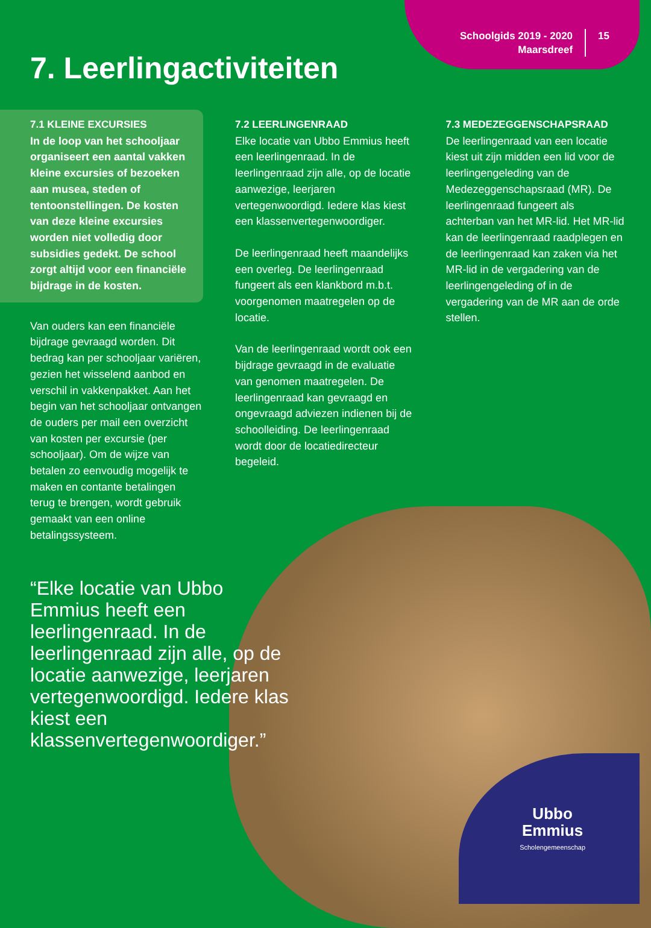Schoolgids 2019 - 2020
Maarsdreef
15
7. Leerlingactiviteiten
7.1 KLEINE EXCURSIES
In de loop van het schooljaar organiseert een aantal vakken kleine excursies of bezoeken aan musea, steden of tentoonstellingen. De kosten van deze kleine excursies worden niet volledig door subsidies gedekt. De school zorgt altijd voor een financiële bijdrage in de kosten.
Van ouders kan een financiële bijdrage gevraagd worden. Dit bedrag kan per schooljaar variëren, gezien het wisselend aanbod en verschil in vakkenpakket. Aan het begin van het schooljaar ontvangen de ouders per mail een overzicht van kosten per excursie (per schooljaar). Om de wijze van betalen zo eenvoudig mogelijk te maken en contante betalingen terug te brengen, wordt gebruik gemaakt van een online betalingssysteem.
7.2 LEERLINGENRAAD
Elke locatie van Ubbo Emmius heeft een leerlingenraad. In de leerlingenraad zijn alle, op de locatie aanwezige, leerjaren vertegenwoordigd. Iedere klas kiest een klassenvertegenwoordiger.
De leerlingenraad heeft maandelijks een overleg. De leerlingenraad fungeert als een klankbord m.b.t. voorgenomen maatregelen op de locatie.
Van de leerlingenraad wordt ook een bijdrage gevraagd in de evaluatie van genomen maatregelen. De leerlingenraad kan gevraagd en ongevraagd adviezen indienen bij de schoolleiding. De leerlingenraad wordt door de locatiedirecteur begeleid.
7.3 MEDEZEGGENSCHAPSRAAD
De leerlingenraad van een locatie kiest uit zijn midden een lid voor de leerlingengeleding van de Medezeggenschapsraad (MR). De leerlingenraad fungeert als achterban van het MR-lid. Het MR-lid kan de leerlingenraad raadplegen en de leerlingenraad kan zaken via het MR-lid in de vergadering van de leerlingengeleding of in de vergadering van de MR aan de orde stellen.
“Elke locatie van Ubbo Emmius heeft een leerlingenraad. In de leerlingenraad zijn alle, op de locatie aanwezige, leerjaren vertegenwoordigd. Iedere klas kiest een klassenvertegenwoordiger.”
Ubbo
Emmius
Scholengemeenschap